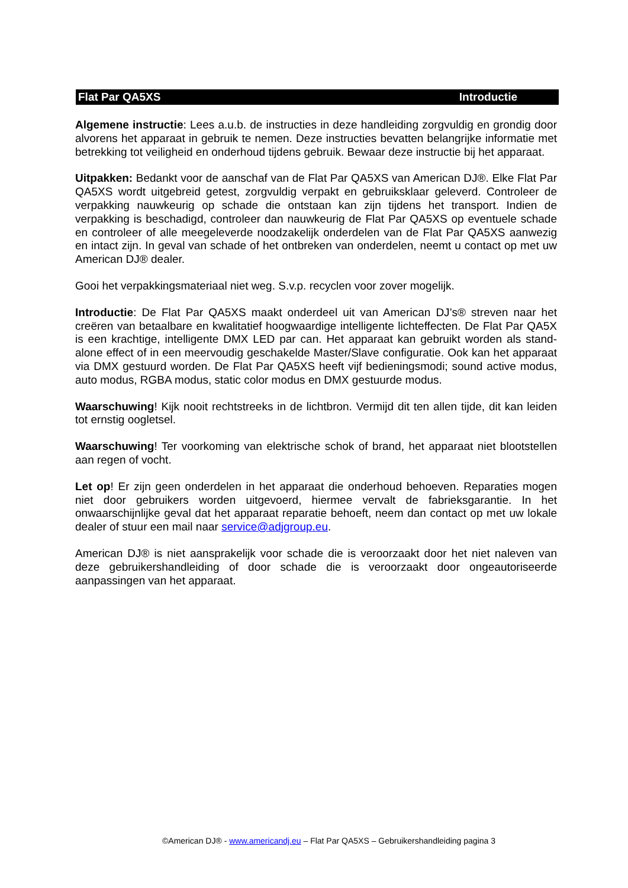Flat Par QA5XS Introductie
Algemene instructie: Lees a.u.b. de instructies in deze handleiding zorgvuldig en grondig door alvorens het apparaat in gebruik te nemen. Deze instructies bevatten belangrijke informatie met betrekking tot veiligheid en onderhoud tijdens gebruik. Bewaar deze instructie bij het apparaat.
Uitpakken: Bedankt voor de aanschaf van de Flat Par QA5XS van American DJ®. Elke Flat Par QA5XS wordt uitgebreid getest, zorgvuldig verpakt en gebruiksklaar geleverd. Controleer de verpakking nauwkeurig op schade die ontstaan kan zijn tijdens het transport. Indien de verpakking is beschadigd, controleer dan nauwkeurig de Flat Par QA5XS op eventuele schade en controleer of alle meegeleverde noodzakelijk onderdelen van de Flat Par QA5XS aanwezig en intact zijn. In geval van schade of het ontbreken van onderdelen, neemt u contact op met uw American DJ® dealer.
Gooi het verpakkingsmateriaal niet weg. S.v.p. recyclen voor zover mogelijk.
Introductie: De Flat Par QA5XS maakt onderdeel uit van American DJ’s® streven naar het creëren van betaalbare en kwalitatief hoogwaardige intelligente lichteffecten. De Flat Par QA5X is een krachtige, intelligente DMX LED par can. Het apparaat kan gebruikt worden als stand-alone effect of in een meervoudig geschakelde Master/Slave configuratie. Ook kan het apparaat via DMX gestuurd worden. De Flat Par QA5XS heeft vijf bedieningsmodi; sound active modus, auto modus, RGBA modus, static color modus en DMX gestuurde modus.
Waarschuwing! Kijk nooit rechtstreeks in de lichtbron. Vermijd dit ten allen tijde, dit kan leiden tot ernstig oogletsel.
Waarschuwing! Ter voorkoming van elektrische schok of brand, het apparaat niet blootstellen aan regen of vocht.
Let op! Er zijn geen onderdelen in het apparaat die onderhoud behoeven. Reparaties mogen niet door gebruikers worden uitgevoerd, hiermee vervalt de fabrieksgarantie. In het onwaarschijnlijke geval dat het apparaat reparatie behoeft, neem dan contact op met uw lokale dealer of stuur een mail naar service@adjgroup.eu.
American DJ® is niet aansprakelijk voor schade die is veroorzaakt door het niet naleven van deze gebruikershandleiding of door schade die is veroorzaakt door ongeautoriseerde aanpassingen van het apparaat.
©American DJ® - www.americandj.eu – Flat Par QA5XS – Gebruikershandleiding pagina 3